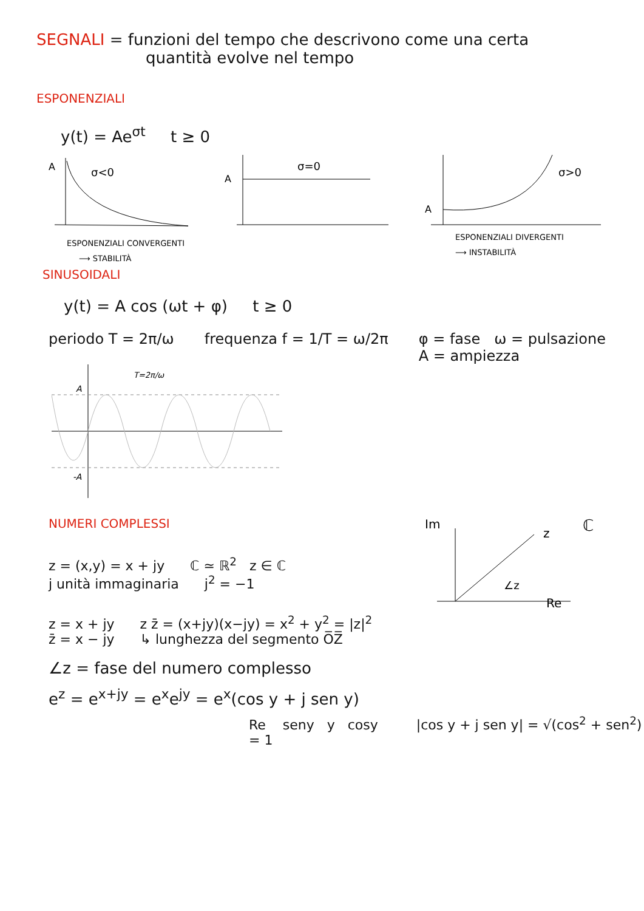SEGNALI = funzioni del tempo che descrivono come una certa
quantità evolve nel tempo
ESPONENZIALI
y(t) = Ae<sup>σt</sup> t ≥ 0
A
σ<0
ESPONENZIALI CONVERGENTI
⟶ STABILITÀ
A
σ=0
A
σ>0
ESPONENZIALI DIVERGENTI
⟶ INSTABILITÀ
SINUSOIDALI
y(t) = A cos (ωt + φ) t ≥ 0
periodo T = 2π/ω frequenza f = 1/T = ω/2π φ = fase ω = pulsazione
A = ampiezza
A
-A
T=2π/ω
NUMERI COMPLESSI
z = (x,y) = x + jy ℂ ≃ ℝ<sup>2</sup> z ∈ ℂ
j unità immaginaria j<sup>2</sup> = −1
Im
z
∠z
Re
ℂ
z = x + jy z z̄ = (x+jy)(x−jy) = x<sup>2</sup> + y<sup>2</sup> = |z|<sup>2</sup>
z̄ = x − jy ↳ lunghezza del segmento O̅Z̅
∠z = fase del numero complesso
e<sup>z</sup> = e<sup>x+jy</sup> = e<sup>x</sup>e<sup>jy</sup> = e<sup>x</sup>(cos y + j sen y)
Re seny y cosy |cos y + j sen y| = √(cos<sup>2</sup> + sen<sup>2</sup>) = 1